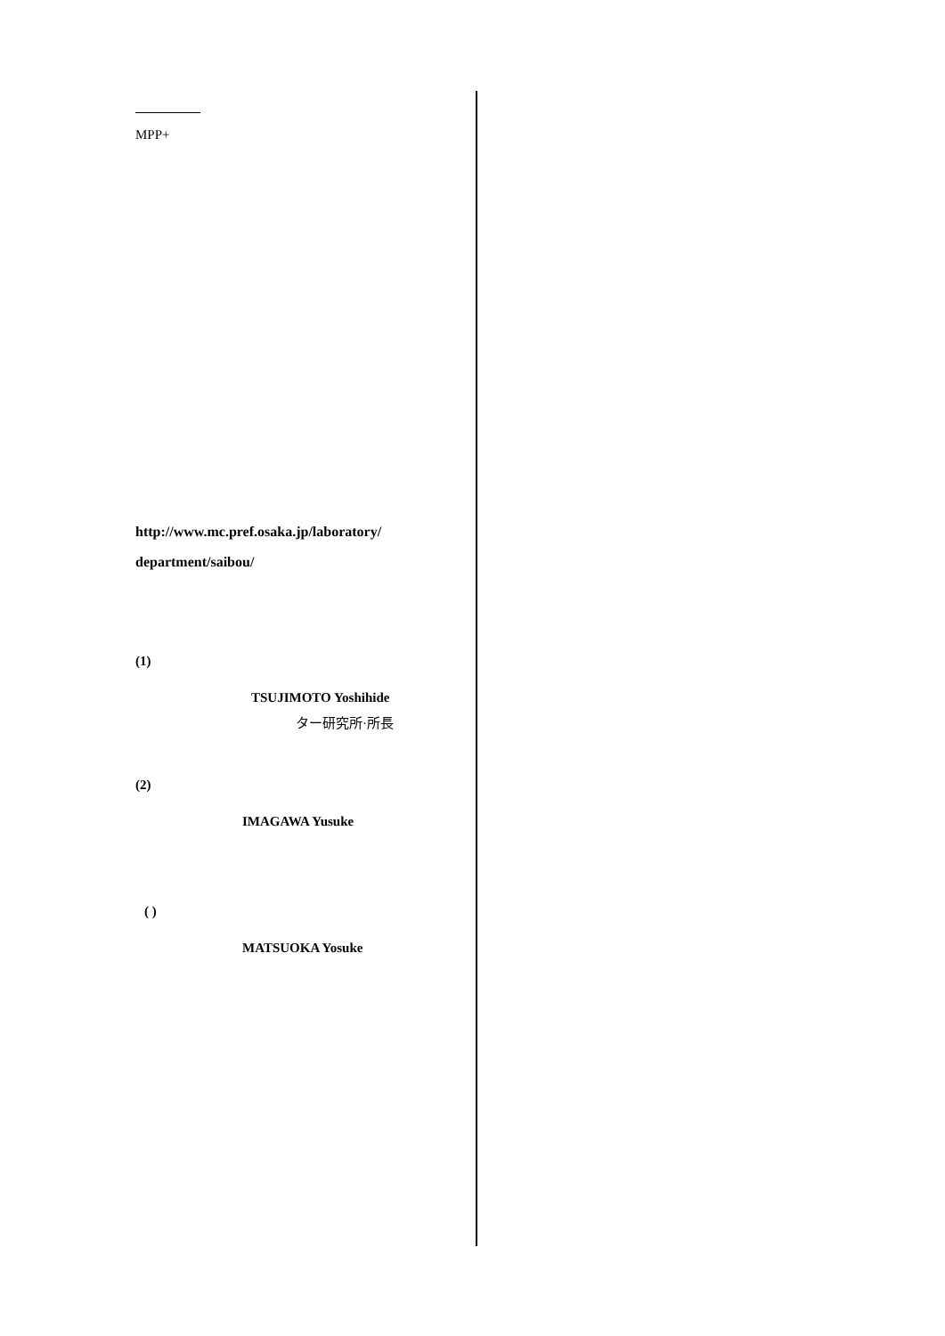MPP+
http://www.mc.pref.osaka.jp/laboratory/
department/saibou/
(1)
TSUJIMOTO Yoshihide
ター研究所·所長
(2)
IMAGAWA Yusuke
( )
MATSUOKA Yosuke